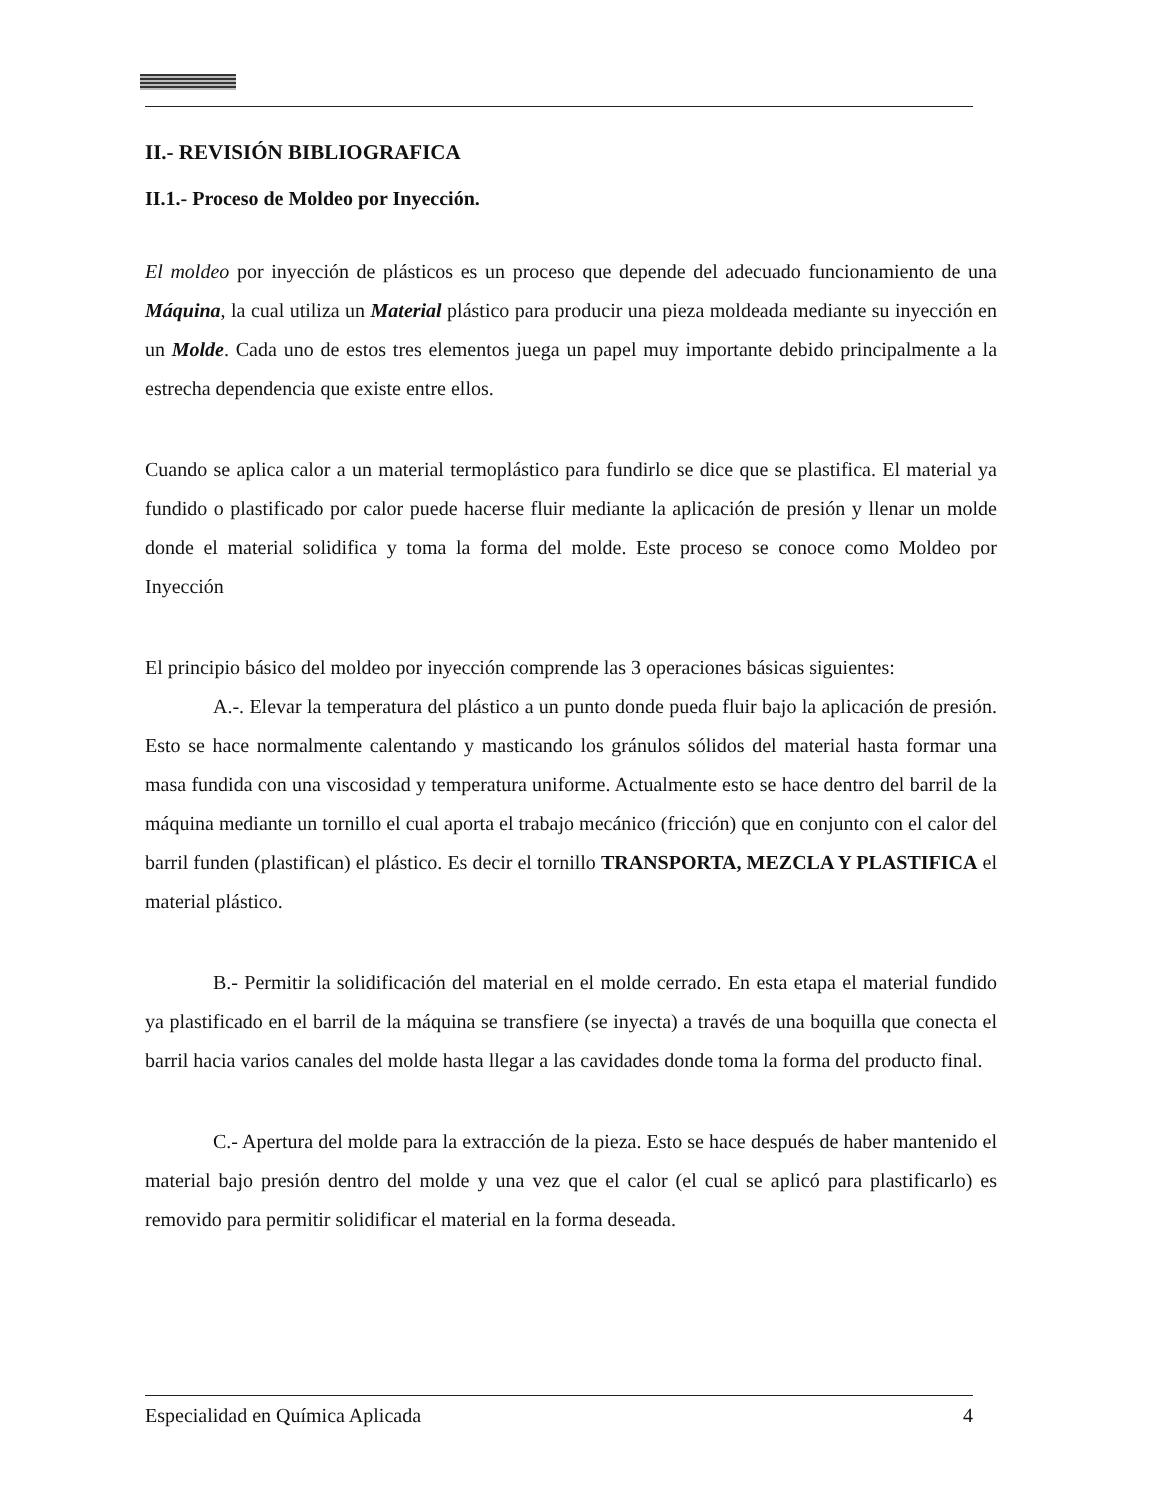II.- REVISIÓN BIBLIOGRAFICA
II.1.- Proceso de Moldeo por Inyección.
El moldeo por inyección de plásticos es un proceso que depende del adecuado funcionamiento de una Máquina, la cual utiliza un Material plástico para producir una pieza moldeada mediante su inyección en un Molde. Cada uno de estos tres elementos juega un papel muy importante debido principalmente a la estrecha dependencia que existe entre ellos.
Cuando se aplica calor a un material termoplástico para fundirlo se dice que se plastifica. El material ya fundido o plastificado por calor puede hacerse fluir mediante la aplicación de presión y llenar un molde donde el material solidifica y toma la forma del molde. Este proceso se conoce como Moldeo por Inyección
El principio básico del moldeo por inyección comprende las 3 operaciones básicas siguientes:
A.-. Elevar la temperatura del plástico a un punto donde pueda fluir bajo la aplicación de presión. Esto se hace normalmente calentando y masticando los gránulos sólidos del material hasta formar una masa fundida con una viscosidad y temperatura uniforme. Actualmente esto se hace dentro del barril de la máquina mediante un tornillo el cual aporta el trabajo mecánico (fricción) que en conjunto con el calor del barril funden (plastifican) el plástico. Es decir el tornillo TRANSPORTA, MEZCLA Y PLASTIFICA el material plástico.
B.- Permitir la solidificación del material en el molde cerrado. En esta etapa el material fundido ya plastificado en el barril de la máquina se transfiere (se inyecta) a través de una boquilla que conecta el barril hacia varios canales del molde hasta llegar a las cavidades donde toma la forma del producto final.
C.- Apertura del molde para la extracción de la pieza. Esto se hace después de haber mantenido el material bajo presión dentro del molde y una vez que el calor (el cual se aplicó para plastificarlo) es removido para permitir solidificar el material en la forma deseada.
Especialidad en Química Aplicada 4